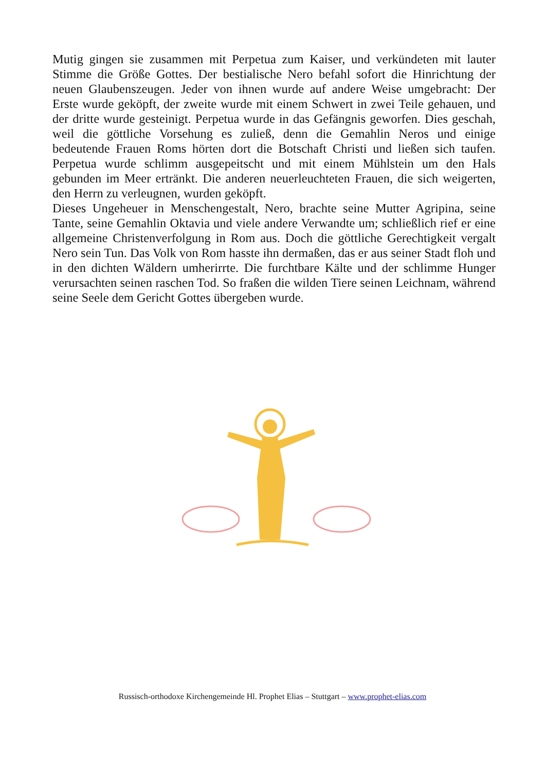Mutig gingen sie zusammen mit Perpetua zum Kaiser, und verkündeten mit lauter Stimme die Größe Gottes. Der bestialische Nero befahl sofort die Hinrichtung der neuen Glaubenszeugen. Jeder von ihnen wurde auf andere Weise umgebracht: Der Erste wurde geköpft, der zweite wurde mit einem Schwert in zwei Teile gehauen, und der dritte wurde gesteinigt. Perpetua wurde in das Gefängnis geworfen. Dies geschah, weil die göttliche Vorsehung es zuließ, denn die Gemahlin Neros und einige bedeutende Frauen Roms hörten dort die Botschaft Christi und ließen sich taufen. Perpetua wurde schlimm ausgepeitscht und mit einem Mühlstein um den Hals gebunden im Meer ertränkt. Die anderen neuerleuchteten Frauen, die sich weigerten, den Herrn zu verleugnen, wurden geköpft.
Dieses Ungeheuer in Menschengestalt, Nero, brachte seine Mutter Agripina, seine Tante, seine Gemahlin Oktavia und viele andere Verwandte um; schließlich rief er eine allgemeine Christenverfolgung in Rom aus. Doch die göttliche Gerechtigkeit vergalt Nero sein Tun. Das Volk von Rom hasste ihn dermaßen, das er aus seiner Stadt floh und in den dichten Wäldern umherirrte. Die furchtbare Kälte und der schlimme Hunger verursachten seinen raschen Tod. So fraßen die wilden Tiere seinen Leichnam, während seine Seele dem Gericht Gottes übergeben wurde.
Russisch-orthodoxe Kirchengemeinde Hl. Prophet Elias – Stuttgart – www.prophet-elias.com